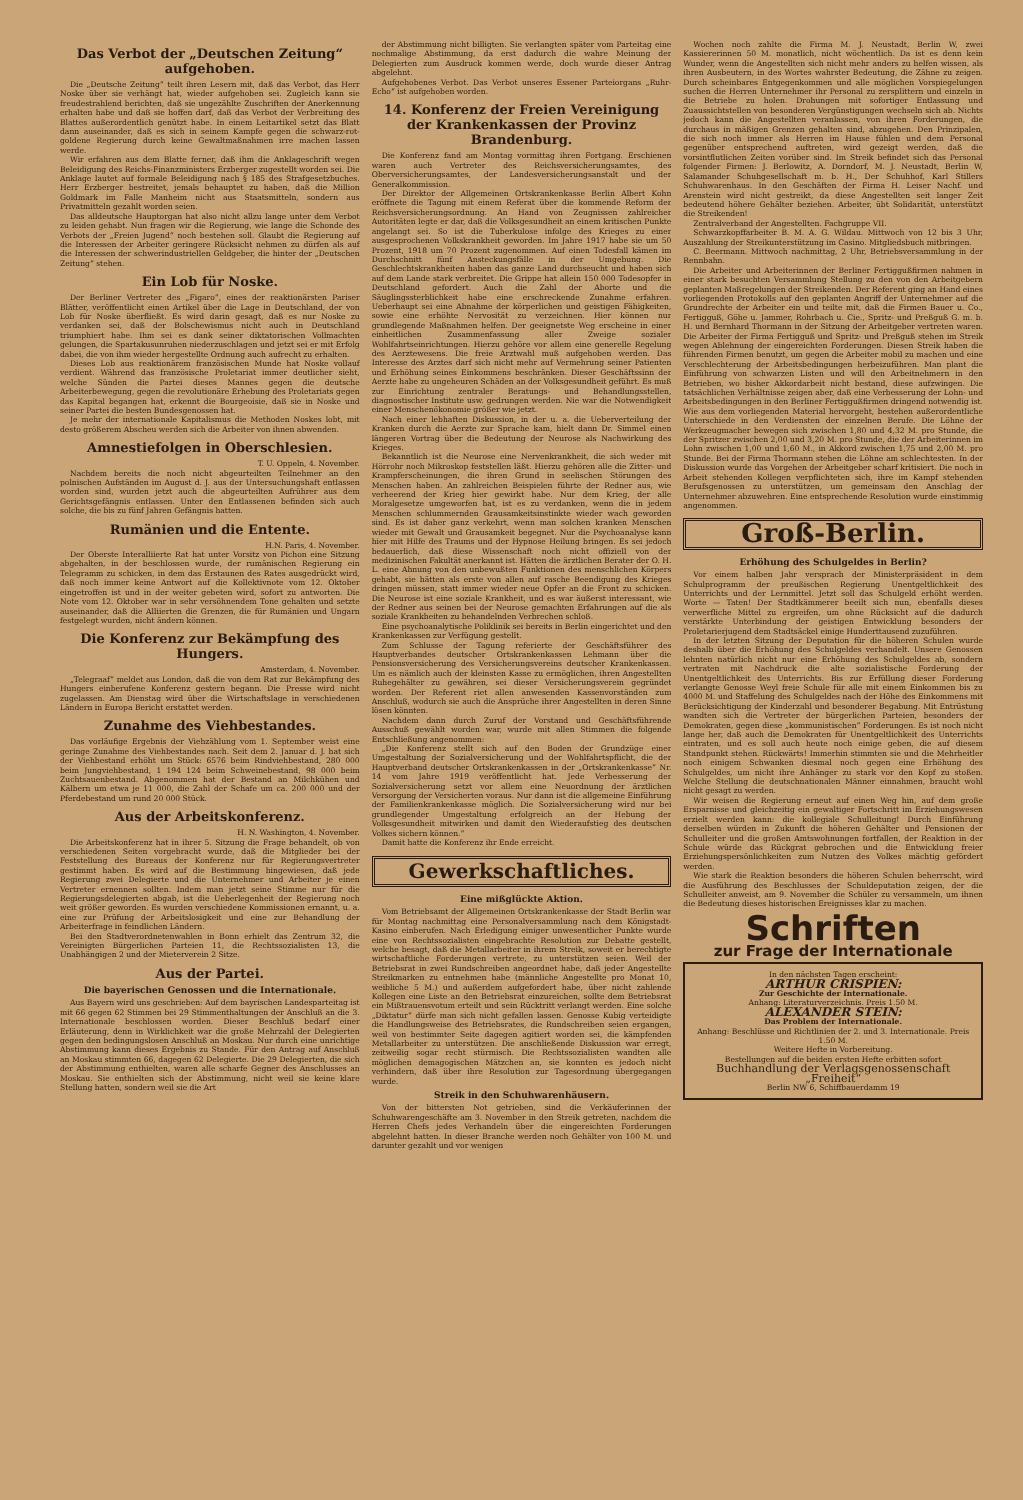Das Verbot der „Deutschen Zeitung“ aufgehoben.
Die „Deutsche Zeitung“ teilt ihren Lesern mit, daß das Verbot, das Herr Noske über sie verhängt hat, wieder aufgehoben sei. Zugleich kann sie freudestrahlend berichten, daß sie ungezählte Zuschriften der Anerkennung erhalten habe und daß sie hoffen darf, daß das Verbot der Verbreitung des Blattes außerordentlich genützt habe. In einem Leitartikel setzt das Blatt dann auseinander, daß es sich in seinem Kampfe gegen die schwarz-rot-goldene Regierung durch keine Gewaltmaßnahmen irre machen lassen werde.
Wir erfahren aus dem Blatte ferner, daß ihm die Anklageschrift wegen Beleidigung des Reichs-Finanzministers Erzberger zugestellt worden sei. Die Anklage lautet auf formale Beleidigung nach § 185 des Strafgesetzbuches. Herr Erzberger bestreitet, jemals behauptet zu haben, daß die Million Goldmark im Falle Manheim nicht aus Staatsmitteln, sondern aus Privatmitteln gezahlt worden seien.
Das alldeutsche Hauptorgan hat also nicht allzu lange unter dem Verbot zu leiden gehabt. Nun fragen wir die Regierung, wie lange die Schonde des Verbots der „Freien Jugend“ noch bestehen soll. Glaubt die Regierung auf die Interessen der Arbeiter geringere Rücksicht nehmen zu dürfen als auf die Interessen der schwerindustriellen Geldgeber, die hinter der „Deutschen Zeitung“ stehen.
Ein Lob für Noske.
Der Berliner Vertreter des „Figaro“, eines der reaktionärsten Pariser Blätter, veröffentlicht einen Artikel über die Lage in Deutschland, der von Lob für Noske überfließt. Es wird darin gesagt, daß es nur Noske zu verdanken sei, daß der Bolschewismus nicht auch in Deutschland triumphiert habe. Ihm sei es dank seiner diktatorischen Vollmachten gelungen, die Spartakusunruhen niederzuschlagen und jetzt sei er mit Erfolg dabei, die von ihm wieder hergestellte Ordnung auch aufrecht zu erhalten.
Dieses Lob aus reaktionärem französischen Munde hat Noske vollauf verdient. Während das französische Proletariat immer deutlicher sieht, welche Sünden die Partei dieses Mannes gegen die deutsche Arbeiterbewegung, gegen die revolutionäre Erhebung des Proletariats gegen das Kapital begangen hat, erkennt die Bourgeoisie, daß sie in Noske und seiner Partei die besten Bundesgenossen hat.
Je mehr der internationale Kapitalismus die Methoden Noskes lobt, mit desto größerem Abscheu werden sich die Arbeiter von ihnen abwenden.
Amnestiefolgen in Oberschlesien.
T. U. Oppeln, 4. November.
Nachdem bereits die noch nicht abgeurteilten Teilnehmer an den polnischen Aufständen im August d. J. aus der Untersuchungshaft entlassen worden sind, wurden jetzt auch die abgeurteilten Aufrührer aus dem Gerichtsgefängnis entlassen. Unter den Entlassenen befinden sich auch solche, die bis zu fünf Jahren Gefängnis hatten.
Rumänien und die Entente.
H.N. Paris, 4. November.
Der Oberste Interalliierte Rat hat unter Vorsitz von Pichon eine Sitzung abgehalten, in der beschlossen wurde, der rumänischen Regierung ein Telegramm zu schicken, in dem das Erstaunen des Rates ausgedrückt wird, daß noch immer keine Antwort auf die Kollektivnote vom 12. Oktober eingetroffen ist und in der weiter gebeten wird, sofort zu antworten. Die Note vom 12. Oktober war in sehr versöhnendem Tone gehalten und setzte auseinander, daß die Alliierten die Grenzen, die für Rumänien und Ungarn festgelegt wurden, nicht ändern können.
Die Konferenz zur Bekämpfung des Hungers.
Amsterdam, 4. November.
„Telegraaf“ meldet aus London, daß die von dem Rat zur Bekämpfung des Hungers einberufene Konferenz gestern begann. Die Presse wird nicht zugelassen. Am Dienstag wird über die Wirtschaftslage in verschiedenen Ländern in Europa Bericht erstattet werden.
Zunahme des Viehbestandes.
Das vorläufige Ergebnis der Viehzählung vom 1. September weist eine geringe Zunahme des Viehbestandes nach. Seit dem 2. Januar d. J. hat sich der Viehbestand erhöht um Stück: 6576 beim Rindviehbestand, 280 000 beim Jungviehbestand, 1 194 124 beim Schweinebestand, 98 000 beim Zuchtsauenbestand. Abgenommen hat der Bestand an Milchkühen und Kälbern um etwa je 11 000, die Zahl der Schafe um ca. 200 000 und der Pferdebestand um rund 20 000 Stück.
Aus der Arbeitskonferenz.
H. N. Washington, 4. November.
Die Arbeitskonferenz hat in ihrer 5. Sitzung die Frage behandelt, ob von verschiedenen Seiten vorgebracht wurde, daß die Mitglieder bei der Feststellung des Bureaus der Konferenz nur für Regierungsvertreter gestimmt haben. Es wird auf die Bestimmung hingewiesen, daß jede Regierung zwei Delegierte und die Unternehmer und Arbeiter je einen Vertreter ernennen sollten. Indem man jetzt seine Stimme nur für die Regierungsdelegierten abgab, ist die Ueberlegenheit der Regierung noch weit größer geworden. Es wurden verschiedene Kommissionen ernannt, u. a. eine zur Prüfung der Arbeitslosigkeit und eine zur Behandlung der Arbeiterfrage in feindlichen Ländern.
Bei den Stadtverordnetenwahlen in Bonn erhielt das Zentrum 32, die Vereinigten Bürgerlichen Parteien 11, die Rechtssozialisten 13, die Unabhängigen 2 und der Mieterverein 2 Sitze.
Aus der Partei.
Die bayerischen Genossen und die Internationale.
Aus Bayern wird uns geschrieben: Auf dem bayrischen Landesparteitag ist mit 66 gegen 62 Stimmen bei 29 Stimmenthaltungen der Anschluß an die 3. Internationale beschlossen worden. Dieser Beschluß bedarf einer Erläuterung, denn in Wirklichkeit war die große Mehrzahl der Delegierten gegen den bedingungslosen Anschluß an Moskau. Nur durch eine unrichtige Abstimmung kann dieses Ergebnis zu Stande. Für den Antrag auf Anschluß an Moskau stimmten 66, dagegen 62 Delegierte. Die 29 Delegierten, die sich der Abstimmung enthielten, waren alle scharfe Gegner des Anschlusses an Moskau. Sie enthielten sich der Abstimmung, nicht weil sie keine klare Stellung hatten, sondern weil sie die Art
der Abstimmung nicht billigten. Sie verlangten später vom Parteitag eine nochmalige Abstimmung, da erst dadurch die wahre Meinung der Delegierten zum Ausdruck kommen werde, doch wurde dieser Antrag abgelehnt.
Aufgehobenes Verbot. Das Verbot unseres Essener Parteiorgans „Ruhr-Echo“ ist aufgehoben worden.
14. Konferenz der Freien Vereinigung der Krankenkassen der Provinz Brandenburg.
Die Konferenz fand am Montag vormittag ihren Fortgang. Erschienen waren auch Vertreter des Reichsversicherungsamtes, des Oberversicherungsamtes, der Landesversicherungsanstalt und der Generalkommission.
Der Direktor der Allgemeinen Ortskrankenkasse Berlin Albert Kohn eröffnete die Tagung mit einem Referat über die kommende Reform der Reichsversicherungsordnung. An Hand von Zeugnissen zahlreicher Autoritäten legte er dar, daß die Volksgesundheit an einem kritischen Punkte angelangt sei. So ist die Tuberkulose infolge des Krieges zu einer ausgesprochenen Volkskrankheit geworden. Im Jahre 1917 habe sie um 50 Prozent, 1918 um 70 Prozent zugenommen. Auf einen Todesfall kämen im Durchschnitt fünf Ansteckungsfälle in der Umgebung. Die Geschlechtskrankheiten haben das ganze Land durchseucht und haben sich auf dem Lande stark verbreitet. Die Grippe hat allein 150 000 Todesopfer in Deutschland gefordert. Auch die Zahl der Aborte und die Säuglingssterblichkeit habe eine erschreckende Zunahme erfahren. Ueberhaupt sei eine Abnahme der körperlichen und geistigen Fähigkeiten, sowie eine erhöhte Nervosität zu verzeichnen. Hier können nur grundlegende Maßnahmen helfen. Der geeignetste Weg erscheine in einer einheitlichen Zusammenfassung aller Zweige sozialer Wohlfahrtseinrichtungen. Hierzu gehöre vor allem eine generelle Regelung des Aerztewesens. Die freie Arztwahl muß aufgehoben werden. Das Interesse des Arztes darf sich nicht mehr auf Vermehrung seiner Patienten und Erhöhung seines Einkommens beschränken. Dieser Geschäftssinn der Aerzte habe zu ungeheuren Schäden an der Volksgesundheit geführt. Es muß zur Einrichtung zentraler Beratungs- und Behandlungsstellen, diagnostischer Institute usw. gedrungen werden. Nie war die Notwendigkeit einer Menschenökonomie größer wie jetzt.
Nach einer lebhaften Diskussion, in der u. a. die Ueberverteilung der Kranken durch die Aerzte zur Sprache kam, hielt dann Dr. Simmel einen längeren Vortrag über die Bedeutung der Neurose als Nachwirkung des Krieges.
Bekanntlich ist die Neurose eine Nervenkrankheit, die sich weder mit Hörrohr noch Mikroskop feststellen läßt. Hierzu gehören alle die Zitter- und Krampferscheinungen, die ihren Grund in seelischen Störungen des Menschen haben. An zahlreichen Beispielen führte der Redner aus, wie verheerend der Krieg hier gewirkt habe. Nur dem Krieg, der alle Moralgesetze umgeworfen hat, ist es zu verdanken, wenn die in jedem Menschen schlummernden Grausamkeitsinstinkte wieder wach geworden sind. Es ist daher ganz verkehrt, wenn man solchen kranken Menschen wieder mit Gewalt und Grausamkeit begegnet. Nur die Psychoanalyse kann hier mit Hilfe des Traums und der Hypnose Heilung bringen. Es sei jedoch bedauerlich, daß diese Wissenschaft noch nicht offiziell von der medizinischen Fakultät anerkannt ist. Hätten die ärztlichen Berater der O. H. L. eine Ahnung von den unbewußten Funktionen des menschlichen Körpers gehabt, sie hätten als erste von allen auf rasche Beendigung des Krieges dringen müssen, statt immer wieder neue Opfer an die Front zu schicken. Die Neurose ist eine soziale Krankheit, und es war äußerst interessant, wie der Redner aus seinen bei der Neurose gemachten Erfahrungen auf die als soziale Krankheiten zu behandelnden Verbrechen schloß.
Eine psychoanalytische Poliklinik sei bereits in Berlin eingerichtet und den Krankenkassen zur Verfügung gestellt.
Zum Schlusse der Tagung referierte der Geschäftsführer des Hauptverbandes deutscher Ortskrankenkassen Lehmann über die Pensionsversicherung des Versicherungsvereins deutscher Krankenkassen. Um es nämlich auch der kleinsten Kasse zu ermöglichen, ihren Angestellten Ruhegehälter zu gewähren, sei dieser Versicherungsverein gegründet worden. Der Referent riet allen anwesenden Kassenvorständen zum Anschluß, wodurch sie auch die Ansprüche ihrer Angestellten in deren Sinne lösen könnten.
Nachdem dann durch Zuruf der Vorstand und Geschäftsführende Ausschuß gewählt worden war, wurde mit allen Stimmen die folgende Entschließung angenommen:
„Die Konferenz stellt sich auf den Boden der Grundzüge einer Umgestaltung der Sozialversicherung und der Wohlfahrtspflicht, die der Hauptverband deutscher Ortskrankenkassen in der „Ortskrankenkasse“ Nr. 14 vom Jahre 1919 veröffentlicht hat. Jede Verbesserung der Sozialversicherung setzt vor allem eine Neuordnung der ärztlichen Versorgung der Versicherten voraus. Nur dann ist die allgemeine Einführung der Familienkrankenkasse möglich. Die Sozialversicherung wird nur bei grundlegender Umgestaltung erfolgreich an der Hebung der Volksgesundheit mitwirken und damit den Wiederaufstieg des deutschen Volkes sichern können.“
Damit hatte die Konferenz ihr Ende erreicht.
Gewerkschaftliches.
Eine mißglückte Aktion.
Vom Betriebsamt der Allgemeinen Ortskrankenkasse der Stadt Berlin war für Montag nachmittag eine Personalversammlung nach dem Königstadt-Kasino einberufen. Nach Erledigung einiger unwesentlicher Punkte wurde eine von Rechtssozialisten eingebrachte Resolution zur Debatte gestellt, welche besagt, daß die Metallarbeiter in ihrem Streik, soweit er berechtigte wirtschaftliche Forderungen vertrete, zu unterstützen seien. Weil der Betriebsrat in zwei Rundschreiben angeordnet habe, daß jeder Angestellte Streikmarken zu entnehmen habe (männliche Angestellte pro Monat 10, weibliche 5 M.) und außerdem aufgefordert habe, über nicht zahlende Kollegen eine Liste an den Betriebsrat einzureichen, sollte dem Betriebsrat ein Mißtrauensvotum erteilt und sein Rücktritt verlangt werden. Eine solche „Diktatur“ dürfe man sich nicht gefallen lassen. Genosse Kubig verteidigte die Handlungsweise des Betriebsrates, die Rundschreiben seien ergangen, weil von bestimmter Seite dagegen agitiert worden sei, die kämpfenden Metallarbeiter zu unterstützen. Die anschließende Diskussion war erregt, zeitweilig sogar recht stürmisch. Die Rechtssozialisten wandten alle möglichen demagogischen Mätzchen an, sie konnten es jedoch nicht verhindern, daß über ihre Resolution zur Tagesordnung übergegangen wurde.
Streik in den Schuhwarenhäusern.
Von der bittersten Not getrieben, sind die Verkäuferinnen der Schuhwarengeschäfte am 3. November in den Streik getreten, nachdem die Herren Chefs jedes Verhandeln über die eingereichten Forderungen abgelehnt hatten. In dieser Branche werden noch Gehälter von 100 M. und darunter gezahlt und vor wenigen
Wochen noch zahlte die Firma M. J. Neustadt, Berlin W, zwei Kassiererinnen 50 M. monatlich, nicht wöchentlich. Da ist es denn kein Wunder, wenn die Angestellten sich nicht mehr anders zu helfen wissen, als ihren Ausbeutern, in des Wortes wahrster Bedeutung, die Zähne zu zeigen. Durch scheinbares Entgegenkommen und alle möglichen Vorspiegelungen suchen die Herren Unternehmer ihr Personal zu zersplittern und einzeln in die Betriebe zu holen. Drohungen mit sofortiger Entlassung und Zuaussichtstellen von besonderen Vergünstigungen wechseln sich ab. Nichts jedoch kann die Angestellten veranlassen, von ihren Forderungen, die durchaus in mäßigen Grenzen gehalten sind, abzugehen. Den Prinzipalen, die sich noch immer als Herren im Hause fühlen und dem Personal gegenüber entsprechend auftreten, wird gezeigt werden, daß die vorsintflutlichen Zeiten vorüber sind. Im Streik befindet sich das Personal folgender Firmen: J. Berlowitz, A. Dorndorf, M. J. Neustadt, Berlin W, Salamander Schuhgesellschaft m. b. H., Der Schuhhof, Karl Stillers Schuhwarenhaus. In den Geschäften der Firma H. Leiser Nachf. und Arenstein wird nicht gestreikt, da diese Angestellten seit langer Zeit bedeutend höhere Gehälter beziehen. Arbeiter, übt Solidarität, unterstützt die Streikenden!
Zentralverband der Angestellten. Fachgruppe VII.
Schwarzkopffarbeiter B. M. A. G. Wildau. Mittwoch von 12 bis 3 Uhr, Auszahlung der Streikunterstützung im Casino. Mitgliedsbuch mitbringen.
C. Beermann. Mittwoch nachmittag, 2 Uhr, Betriebsversammlung in der Rennbahn.
Die Arbeiter und Arbeiterinnen der Berliner Fertiggußfirmen nahmen in einer stark besuchten Versammlung Stellung zu den von den Arbeitgebern geplanten Maßregelungen der Streikenden. Der Referent ging an Hand eines vorliegenden Protokolls auf den geplanten Angriff der Unternehmer auf die Grundrechte der Arbeiter ein und teilte mit, daß die Firmen Bauer u. Co., Fertigguß, Göhe u. Jammer, Rohrbach u. Cie., Spritz- und Preßguß G. m. b. H. und Bernhard Thormann in der Sitzung der Arbeitgeber vertreten waren. Die Arbeiter der Firma Fertigguß und Spritz- und Preßguß stehen im Streik wegen Ablehnung der eingereichten Forderungen. Diesen Streik haben die führenden Firmen benutzt, um gegen die Arbeiter mobil zu machen und eine Verschlechterung der Arbeitsbedingungen herbeizuführen. Man plant die Einführung von schwarzen Listen und will den Arbeitnehmern in den Betrieben, wo bisher Akkordarbeit nicht bestand, diese aufzwingen. Die tatsächlichen Verhältnisse zeigen aber, daß eine Verbesserung der Lohn- und Arbeitsbedingungen in den Berliner Fertiggußfirmen dringend notwendig ist. Wie aus dem vorliegenden Material hervorgeht, bestehen außerordentliche Unterschiede in den Verdiensten der einzelnen Berufe. Die Löhne der Werkzeugmacher bewegen sich zwischen 1,80 und 4,32 M. pro Stunde, die der Spritzer zwischen 2,00 und 3,20 M. pro Stunde, die der Arbeiterinnen im Lohn zwischen 1,00 und 1,60 M., in Akkord zwischen 1,75 und 2,00 M. pro Stunde. Bei der Firma Thormann stehen die Löhne am schlechtesten. In der Diskussion wurde das Vorgehen der Arbeitgeber scharf kritisiert. Die noch in Arbeit stehenden Kollegen verpflichteten sich, ihre im Kampf stehenden Berufsgenossen zu unterstützen, um gemeinsam den Anschlag der Unternehmer abzuwehren. Eine entsprechende Resolution wurde einstimmig angenommen.
Groß-Berlin.
Erhöhung des Schulgeldes in Berlin?
Vor einem halben Jahr versprach der Ministerpräsident in dem Schulprogramm der preußischen Regierung Unentgeltlichkeit des Unterrichts und der Lernmittel. Jetzt soll das Schulgeld erhöht werden. Worte — Taten! Der Stadtkämmerer beeilt sich nun, ebenfalls dieses verwerfliche Mittel zu ergreifen, um ohne Rücksicht auf die dadurch verstärkte Unterbindung der geistigen Entwicklung besonders der Proletarierjugend dem Stadtsäckel einige Hunderttausend zuzuführen.
In der letzten Sitzung der Deputation für die höheren Schulen wurde deshalb über die Erhöhung des Schulgeldes verhandelt. Unsere Genossen lehnten natürlich nicht nur eine Erhöhung des Schulgeldes ab, sondern vertraten mit Nachdruck die alte sozialistische Forderung der Unentgeltlichkeit des Unterrichts. Bis zur Erfüllung dieser Forderung verlangte Genosse Weyl freie Schule für alle mit einem Einkommen bis zu 4000 M. und Staffelung des Schulgeldes nach der Höhe des Einkommens mit Berücksichtigung der Kinderzahl und besonderer Begabung. Mit Entrüstung wandten sich die Vertreter der bürgerlichen Parteien, besonders der Demokraten, gegen diese „kommunistischen“ Forderungen. Es ist noch nicht lange her, daß auch die Demokraten für Unentgeltlichkeit des Unterrichts eintraten, und es soll auch heute noch einige geben, die auf diesem Standpunkt stehen. Rückwärts! Immerhin stimmten sie und die Mehrheitler noch einigem Schwanken diesmal noch gegen eine Erhöhung des Schulgeldes, um nicht ihre Anhänger zu stark vor den Kopf zu stoßen. Welche Stellung die deutschnationalen Männer einnahmen, braucht wohl nicht gesagt zu werden.
Wir weisen die Regierung erneut auf einen Weg hin, auf dem große Ersparnisse und gleichzeitig ein gewaltiger Fortschritt im Erziehungswesen erzielt werden kann: die kollegiale Schulleitung! Durch Einführung derselben würden in Zukunft die höheren Gehälter und Pensionen der Schulleiter und die großen Amtswohnungen fortfallen, der Reaktion in der Schule würde das Rückgrat gebrochen und die Entwicklung freier Erziehungspersönlichkeiten zum Nutzen des Volkes mächtig gefördert werden.
Wie stark die Reaktion besonders die höheren Schulen beherrscht, wird die Ausführung des Beschlusses der Schuldeputation zeigen, der die Schulleiter anweist, am 9. November die Schüler zu versammeln, um ihnen die Bedeutung dieses historischen Ereignisses klar zu machen.
Schriften
zur Frage der Internationale
In den nächsten Tagen erscheint:
ARTHUR CRISPIEN:
Zur Geschichte der Internationale.
Anhang: Literaturverzeichnis. Preis 1.50 M.
ALEXANDER STEIN:
Das Problem der Internationale.
Anhang: Beschlüsse und Richtlinien der 2. und 3. Internationale. Preis 1.50 M.
Weitere Hefte in Vorbereitung.
Bestellungen auf die beiden ersten Hefte erbitten sofort
Buchhandlung der Verlagsgenossenschaft „Freiheit“
Berlin NW 6, Schiffbauerdamm 19